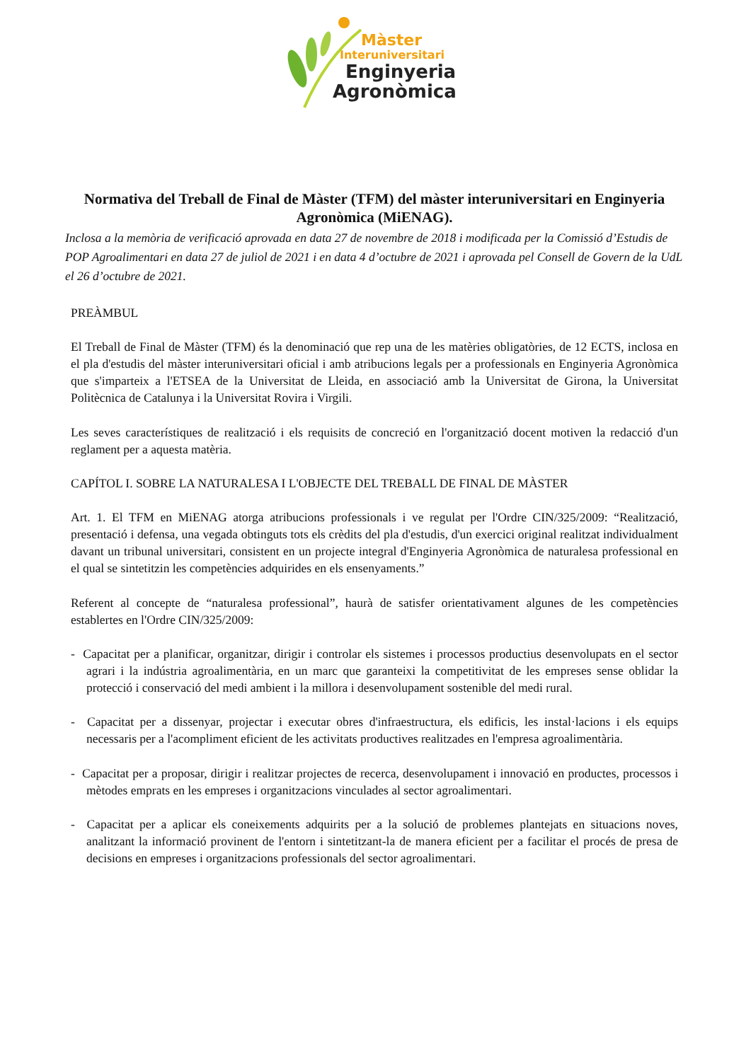Màster
Interuniversitari
Enginyeria
Agronòmica
Normativa del Treball de Final de Màster (TFM) del màster interuniversitari en Enginyeria Agronòmica (MiENAG).
Inclosa a la memòria de verificació aprovada en data 27 de novembre de 2018 i modificada per la Comissió d’Estudis de POP Agroalimentari en data 27 de juliol de 2021 i en data 4 d’octubre de 2021 i aprovada pel Consell de Govern de la UdL el 26 d’octubre de 2021.
PREÀMBUL
El Treball de Final de Màster (TFM) és la denominació que rep una de les matèries obligatòries, de 12 ECTS, inclosa en el pla d'estudis del màster interuniversitari oficial i amb atribucions legals per a professionals en Enginyeria Agronòmica que s'imparteix a l'ETSEA de la Universitat de Lleida, en associació amb la Universitat de Girona, la Universitat Politècnica de Catalunya i la Universitat Rovira i Virgili.
Les seves característiques de realització i els requisits de concreció en l'organització docent motiven la redacció d'un reglament per a aquesta matèria.
CAPÍTOL I. SOBRE LA NATURALESA I L'OBJECTE DEL TREBALL DE FINAL DE MÀSTER
Art. 1. El TFM en MiENAG atorga atribucions professionals i ve regulat per l'Ordre CIN/325/2009: “Realització, presentació i defensa, una vegada obtinguts tots els crèdits del pla d'estudis, d'un exercici original realitzat individualment davant un tribunal universitari, consistent en un projecte integral d'Enginyeria Agronòmica de naturalesa professional en el qual se sintetitzin les competències adquirides en els ensenyaments.”
Referent al concepte de “naturalesa professional”, haurà de satisfer orientativament algunes de les competències establertes en l'Ordre CIN/325/2009:
- Capacitat per a planificar, organitzar, dirigir i controlar els sistemes i processos productius desenvolupats en el sector agrari i la indústria agroalimentària, en un marc que garanteixi la competitivitat de les empreses sense oblidar la protecció i conservació del medi ambient i la millora i desenvolupament sostenible del medi rural.
- Capacitat per a dissenyar, projectar i executar obres d'infraestructura, els edificis, les instal·lacions i els equips necessaris per a l'acompliment eficient de les activitats productives realitzades en l'empresa agroalimentària.
- Capacitat per a proposar, dirigir i realitzar projectes de recerca, desenvolupament i innovació en productes, processos i mètodes emprats en les empreses i organitzacions vinculades al sector agroalimentari.
- Capacitat per a aplicar els coneixements adquirits per a la solució de problemes plantejats en situacions noves, analitzant la informació provinent de l'entorn i sintetitzant-la de manera eficient per a facilitar el procés de presa de decisions en empreses i organitzacions professionals del sector agroalimentari.